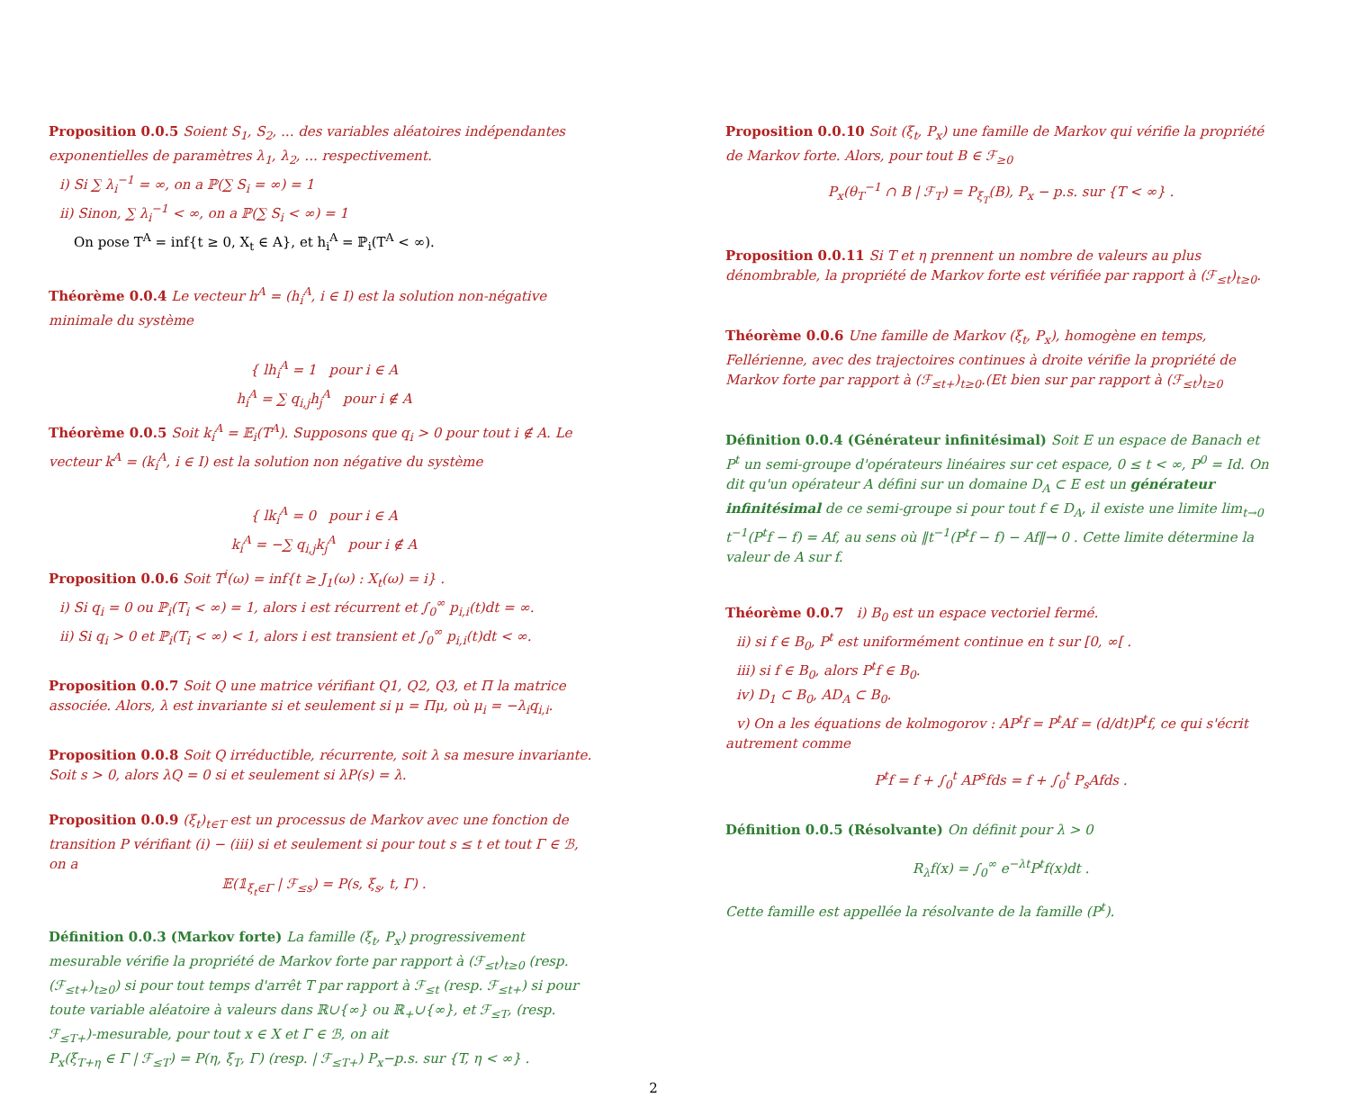Proposition 0.0.5 Soient S<sub>1</sub>, S<sub>2</sub>, ... des variables aléatoires indépendantes exponentielles de paramètres λ<sub>1</sub>, λ<sub>2</sub>, ... respectivement.
i) Si ∑ λ<sub>i</sub><sup>−1</sup> = ∞, on a ℙ(∑ S<sub>i</sub> = ∞) = 1
ii) Sinon, ∑ λ<sub>i</sub><sup>−1</sup> < ∞, on a ℙ(∑ S<sub>i</sub> < ∞) = 1
On pose T<sup>A</sup> = inf{t ≥ 0, X<sub>t</sub> ∈ A}, et h<sub>i</sub><sup>A</sup> = ℙ<sub>i</sub>(T<sup>A</sup> < ∞).
Théorème 0.0.4 Le vecteur h<sup>A</sup> = (h<sub>i</sub><sup>A</sup>, i ∈ I) est la solution non-négative minimale du système
{ lh<sub>i</sub><sup>A</sup> = 1 pour i ∈ A
h<sub>i</sub><sup>A</sup> = ∑ q<sub>i,j</sub>h<sub>j</sub><sup>A</sup> pour i ∉ A
Théorème 0.0.5 Soit k<sub>i</sub><sup>A</sup> = 𝔼<sub>i</sub>(T<sup>A</sup>). Supposons que q<sub>i</sub> > 0 pour tout i ∉ A. Le vecteur k<sup>A</sup> = (k<sub>i</sub><sup>A</sup>, i ∈ I) est la solution non négative du système
{ lk<sub>i</sub><sup>A</sup> = 0 pour i ∈ A
k<sub>i</sub><sup>A</sup> = −∑ q<sub>i,j</sub>k<sub>j</sub><sup>A</sup> pour i ∉ A
Proposition 0.0.6 Soit T<sup>i</sup>(ω) = inf{t ≥ J<sub>1</sub>(ω) : X<sub>t</sub>(ω) = i} .
i) Si q<sub>i</sub> = 0 ou ℙ<sub>i</sub>(T<sub>i</sub> < ∞) = 1, alors i est récurrent et ∫<sub>0</sub><sup>∞</sup> p<sub>i,i</sub>(t)dt = ∞.
ii) Si q<sub>i</sub> > 0 et ℙ<sub>i</sub>(T<sub>i</sub> < ∞) < 1, alors i est transient et ∫<sub>0</sub><sup>∞</sup> p<sub>i,i</sub>(t)dt < ∞.
Proposition 0.0.7 Soit Q une matrice vérifiant Q1, Q2, Q3, et Π la matrice associée. Alors, λ est invariante si et seulement si μ = Πμ, où μ<sub>i</sub> = −λ<sub>i</sub>q<sub>i,i</sub>.
Proposition 0.0.8 Soit Q irréductible, récurrente, soit λ sa mesure invariante. Soit s > 0, alors λQ = 0 si et seulement si λP(s) = λ.
Proposition 0.0.9 (ξ<sub>t</sub>)<sub>t∈T</sub> est un processus de Markov avec une fonction de transition P vérifiant (i) − (iii) si et seulement si pour tout s ≤ t et tout Γ ∈ ℬ, on a
𝔼(𝟙<sub>ξ<sub>t</sub>∈Γ</sub> | ℱ<sub>≤s</sub>) = P(s, ξ<sub>s</sub>, t, Γ) .
Définition 0.0.3 (Markov forte) La famille (ξ<sub>t</sub>, P<sub>x</sub>) progressivement mesurable vérifie la propriété de Markov forte par rapport à (ℱ<sub>≤t</sub>)<sub>t≥0</sub> (resp.(ℱ<sub>≤t+</sub>)<sub>t≥0</sub>) si pour tout temps d'arrêt T par rapport à ℱ<sub>≤t</sub> (resp. ℱ<sub>≤t+</sub>) si pour toute variable aléatoire à valeurs dans ℝ∪{∞} ou ℝ<sub>+</sub>∪{∞}, et ℱ<sub>≤T</sub>, (resp. ℱ<sub>≤T+</sub>)-mesurable, pour tout x ∈ X et Γ ∈ ℬ, on ait
P<sub>x</sub>(ξ<sub>T+η</sub> ∈ Γ | ℱ<sub>≤T</sub>) = P(η, ξ<sub>T</sub>, Γ) (resp. | ℱ<sub>≤T+</sub>) P<sub>x</sub>−p.s. sur {T, η < ∞} .
2 Proposition 0.0.10 Soit (ξ<sub>t</sub>, P<sub>x</sub>) une famille de Markov qui vérifie la propriété de Markov forte. Alors, pour tout B ∈ ℱ<sub>≥0</sub>
P<sub>x</sub>(θ<sub>T</sub><sup>−1</sup> ∩ B | ℱ<sub>T</sub>) = P<sub>ξ<sub>T</sub></sub>(B), P<sub>x</sub> − p.s. sur {T < ∞} .
Proposition 0.0.11 Si T et η prennent un nombre de valeurs au plus dénombrable, la propriété de Markov forte est vérifiée par rapport à (ℱ<sub>≤t</sub>)<sub>t≥0</sub>.
Théorème 0.0.6 Une famille de Markov (ξ<sub>t</sub>, P<sub>x</sub>), homogène en temps, Fellérienne, avec des trajectoires continues à droite vérifie la propriété de Markov forte par rapport à (ℱ<sub>≤t+</sub>)<sub>t≥0</sub>.(Et bien sur par rapport à (ℱ<sub>≤t</sub>)<sub>t≥0</sub>
Définition 0.0.4 (Générateur infinitésimal) Soit E un espace de Banach et P<sup>t</sup> un semi-groupe d'opérateurs linéaires sur cet espace, 0 ≤ t < ∞, P<sup>0</sup> = Id. On dit qu'un opérateur A défini sur un domaine D<sub>A</sub> ⊂ E est un générateur infinitésimal de ce semi-groupe si pour tout f ∈ D<sub>A</sub>, il existe une limite lim<sub>t→0</sub> t<sup>−1</sup>(P<sup>t</sup>f − f) = Af, au sens où ‖t<sup>−1</sup>(P<sup>t</sup>f − f) − Af‖→ 0 . Cette limite détermine la valeur de A sur f.
Théorème 0.0.7 i) B<sub>0</sub> est un espace vectoriel fermé.
ii) si f ∈ B<sub>0</sub>, P<sup>t</sup> est uniformément continue en t sur [0, ∞[ .
iii) si f ∈ B<sub>0</sub>, alors P<sup>t</sup>f ∈ B<sub>0</sub>.
iv) D<sub>1</sub> ⊂ B<sub>0</sub>, AD<sub>A</sub> ⊂ B<sub>0</sub>.
v) On a les équations de kolmogorov : AP<sup>t</sup>f = P<sup>t</sup>Af = (d/dt)P<sup>t</sup>f, ce qui s'écrit autrement comme
P<sup>t</sup>f = f + ∫<sub>0</sub><sup>t</sup> AP<sup>s</sup>fds = f + ∫<sub>0</sub><sup>t</sup> P<sub>s</sub>Afds .
Définition 0.0.5 (Résolvante) On définit pour λ > 0
R<sub>λ</sub>f(x) = ∫<sub>0</sub><sup>∞</sup> e<sup>−λt</sup>P<sup>t</sup>f(x)dt .
Cette famille est appellée la résolvante de la famille (P<sup>t</sup>).